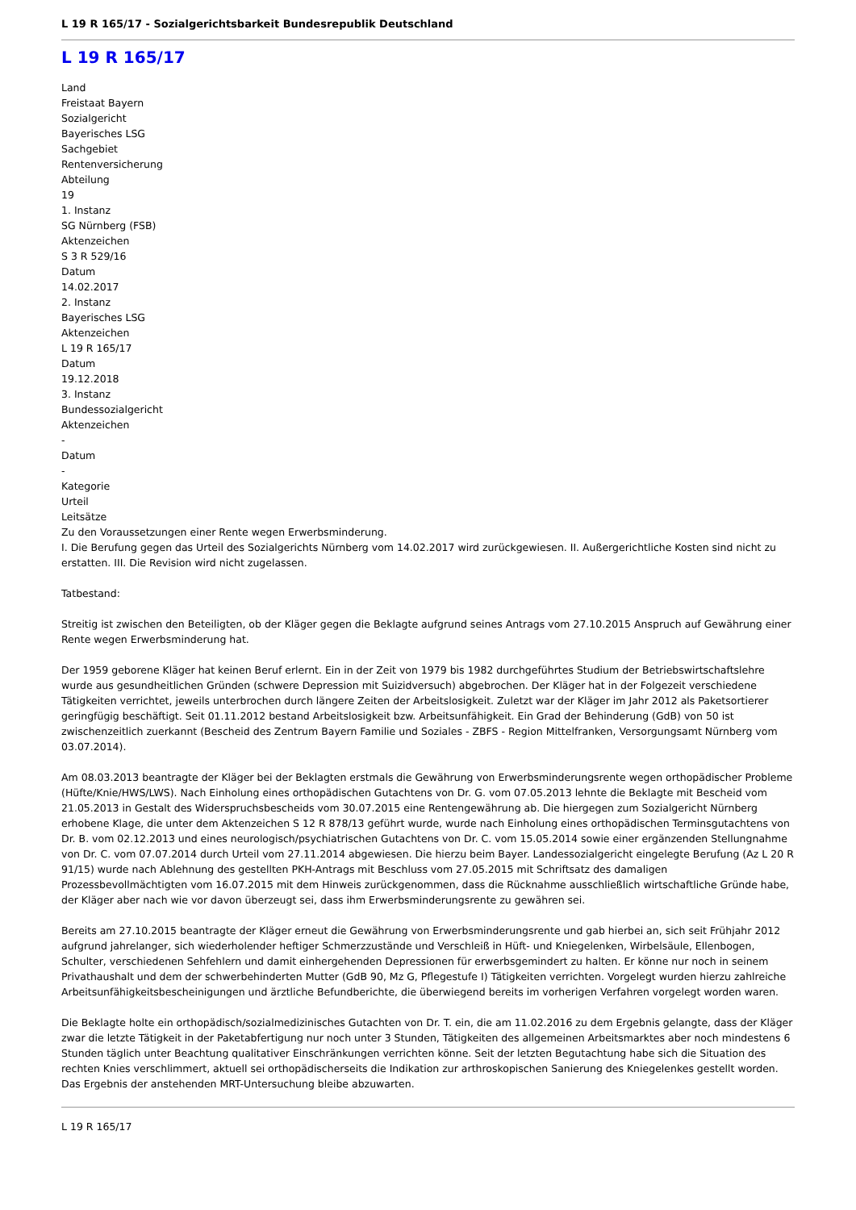L 19 R 165/17 - Sozialgerichtsbarkeit Bundesrepublik Deutschland
L 19 R 165/17
Land
Freistaat Bayern
Sozialgericht
Bayerisches LSG
Sachgebiet
Rentenversicherung
Abteilung
19
1. Instanz
SG Nürnberg (FSB)
Aktenzeichen
S 3 R 529/16
Datum
14.02.2017
2. Instanz
Bayerisches LSG
Aktenzeichen
L 19 R 165/17
Datum
19.12.2018
3. Instanz
Bundessozialgericht
Aktenzeichen
-
Datum
-
Kategorie
Urteil
Leitsätze
Zu den Voraussetzungen einer Rente wegen Erwerbsminderung.
I. Die Berufung gegen das Urteil des Sozialgerichts Nürnberg vom 14.02.2017 wird zurückgewiesen. II. Außergerichtliche Kosten sind nicht zu erstatten. III. Die Revision wird nicht zugelassen.
Tatbestand:
Streitig ist zwischen den Beteiligten, ob der Kläger gegen die Beklagte aufgrund seines Antrags vom 27.10.2015 Anspruch auf Gewährung einer Rente wegen Erwerbsminderung hat.
Der 1959 geborene Kläger hat keinen Beruf erlernt. Ein in der Zeit von 1979 bis 1982 durchgeführtes Studium der Betriebswirtschaftslehre wurde aus gesundheitlichen Gründen (schwere Depression mit Suizidversuch) abgebrochen. Der Kläger hat in der Folgezeit verschiedene Tätigkeiten verrichtet, jeweils unterbrochen durch längere Zeiten der Arbeitslosigkeit. Zuletzt war der Kläger im Jahr 2012 als Paketsortierer geringfügig beschäftigt. Seit 01.11.2012 bestand Arbeitslosigkeit bzw. Arbeitsunfähigkeit. Ein Grad der Behinderung (GdB) von 50 ist zwischenzeitlich zuerkannt (Bescheid des Zentrum Bayern Familie und Soziales - ZBFS - Region Mittelfranken, Versorgungsamt Nürnberg vom 03.07.2014).
Am 08.03.2013 beantragte der Kläger bei der Beklagten erstmals die Gewährung von Erwerbsminderungsrente wegen orthopädischer Probleme (Hüfte/Knie/HWS/LWS). Nach Einholung eines orthopädischen Gutachtens von Dr. G. vom 07.05.2013 lehnte die Beklagte mit Bescheid vom 21.05.2013 in Gestalt des Widerspruchsbescheids vom 30.07.2015 eine Rentengewährung ab. Die hiergegen zum Sozialgericht Nürnberg erhobene Klage, die unter dem Aktenzeichen S 12 R 878/13 geführt wurde, wurde nach Einholung eines orthopädischen Terminsgutachtens von Dr. B. vom 02.12.2013 und eines neurologisch/psychiatrischen Gutachtens von Dr. C. vom 15.05.2014 sowie einer ergänzenden Stellungnahme von Dr. C. vom 07.07.2014 durch Urteil vom 27.11.2014 abgewiesen. Die hierzu beim Bayer. Landessozialgericht eingelegte Berufung (Az L 20 R 91/15) wurde nach Ablehnung des gestellten PKH-Antrags mit Beschluss vom 27.05.2015 mit Schriftsatz des damaligen Prozessbevollmächtigten vom 16.07.2015 mit dem Hinweis zurückgenommen, dass die Rücknahme ausschließlich wirtschaftliche Gründe habe, der Kläger aber nach wie vor davon überzeugt sei, dass ihm Erwerbsminderungsrente zu gewähren sei.
Bereits am 27.10.2015 beantragte der Kläger erneut die Gewährung von Erwerbsminderungsrente und gab hierbei an, sich seit Frühjahr 2012 aufgrund jahrelanger, sich wiederholender heftiger Schmerzzustände und Verschleiß in Hüft- und Kniegelenken, Wirbelsäule, Ellenbogen, Schulter, verschiedenen Sehfehlern und damit einhergehenden Depressionen für erwerbsgemindert zu halten. Er könne nur noch in seinem Privathaushalt und dem der schwerbehinderten Mutter (GdB 90, Mz G, Pflegestufe I) Tätigkeiten verrichten. Vorgelegt wurden hierzu zahlreiche Arbeitsunfähigkeitsbescheinigungen und ärztliche Befundberichte, die überwiegend bereits im vorherigen Verfahren vorgelegt worden waren.
Die Beklagte holte ein orthopädisch/sozialmedizinisches Gutachten von Dr. T. ein, die am 11.02.2016 zu dem Ergebnis gelangte, dass der Kläger zwar die letzte Tätigkeit in der Paketabfertigung nur noch unter 3 Stunden, Tätigkeiten des allgemeinen Arbeitsmarktes aber noch mindestens 6 Stunden täglich unter Beachtung qualitativer Einschränkungen verrichten könne. Seit der letzten Begutachtung habe sich die Situation des rechten Knies verschlimmert, aktuell sei orthopädischerseits die Indikation zur arthroskopischen Sanierung des Kniegelenkes gestellt worden. Das Ergebnis der anstehenden MRT-Untersuchung bleibe abzuwarten.
L 19 R 165/17